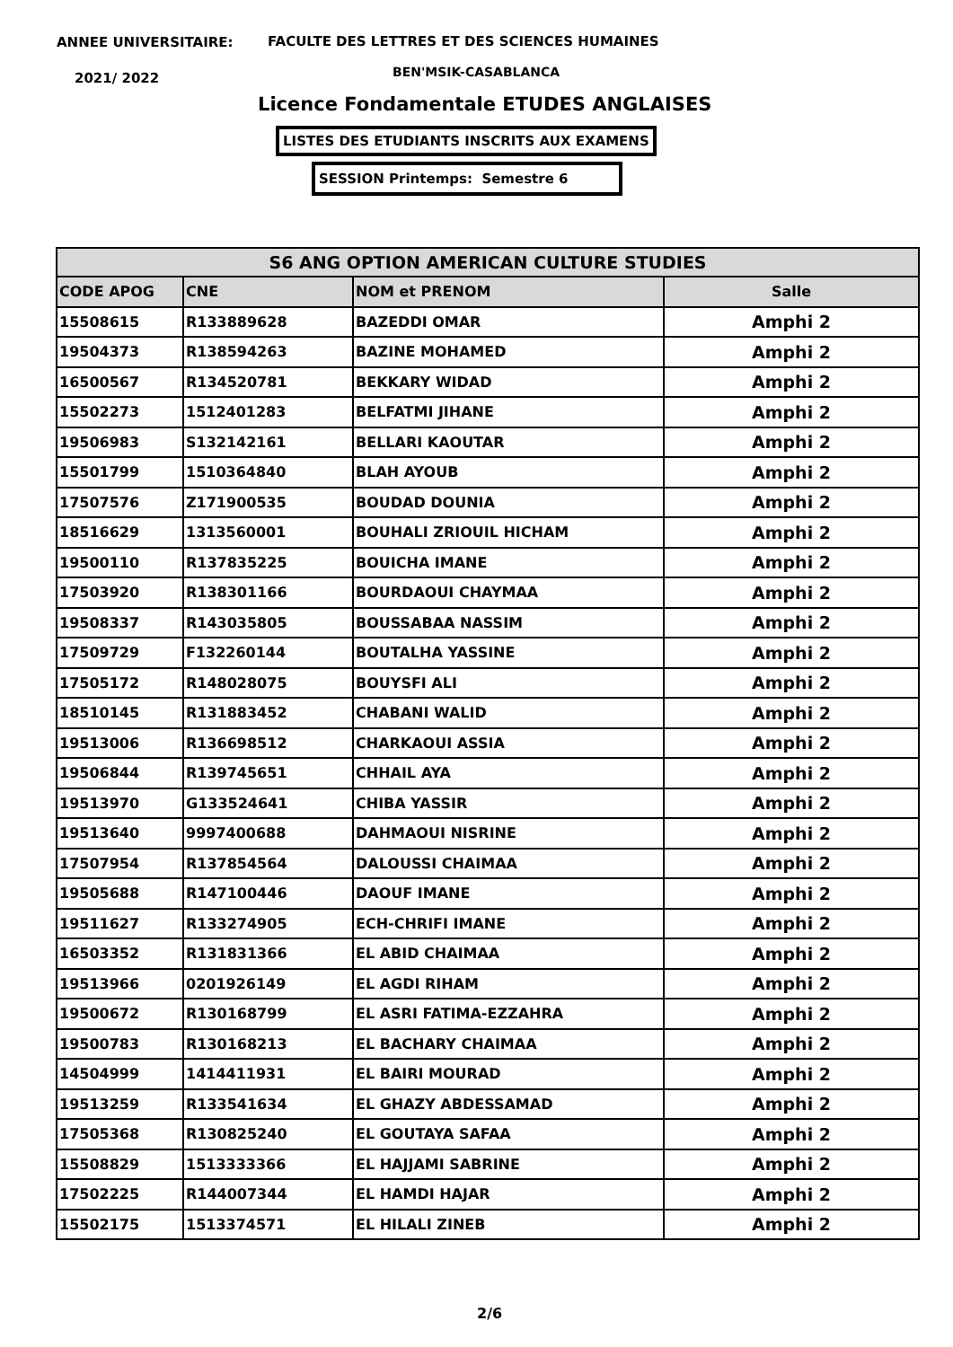ANNEE UNIVERSITAIRE:
FACULTE DES LETTRES ET DES SCIENCES HUMAINES
2021/ 2022 BEN'MSIK-CASABLANCA
Licence Fondamentale ETUDES ANGLAISES
LISTES DES ETUDIANTS INSCRITS AUX EXAMENS
SESSION Printemps: Semestre 6
| S6 ANG OPTION AMERICAN CULTURE STUDIES | | | |
| CODE APOG | CNE | NOM et PRENOM | Salle |
| 15508615 | R133889628 | BAZEDDI OMAR | Amphi 2 |
| 19504373 | R138594263 | BAZINE MOHAMED | Amphi 2 |
| 16500567 | R134520781 | BEKKARY WIDAD | Amphi 2 |
| 15502273 | 1512401283 | BELFATMI JIHANE | Amphi 2 |
| 19506983 | S132142161 | BELLARI KAOUTAR | Amphi 2 |
| 15501799 | 1510364840 | BLAH AYOUB | Amphi 2 |
| 17507576 | Z171900535 | BOUDAD DOUNIA | Amphi 2 |
| 18516629 | 1313560001 | BOUHALI ZRIOUIL HICHAM | Amphi 2 |
| 19500110 | R137835225 | BOUICHA IMANE | Amphi 2 |
| 17503920 | R138301166 | BOURDAOUI CHAYMAA | Amphi 2 |
| 19508337 | R143035805 | BOUSSABAA NASSIM | Amphi 2 |
| 17509729 | F132260144 | BOUTALHA YASSINE | Amphi 2 |
| 17505172 | R148028075 | BOUYSFI ALI | Amphi 2 |
| 18510145 | R131883452 | CHABANI WALID | Amphi 2 |
| 19513006 | R136698512 | CHARKAOUI ASSIA | Amphi 2 |
| 19506844 | R139745651 | CHHAIL AYA | Amphi 2 |
| 19513970 | G133524641 | CHIBA YASSIR | Amphi 2 |
| 19513640 | 9997400688 | DAHMAOUI NISRINE | Amphi 2 |
| 17507954 | R137854564 | DALOUSSI CHAIMAA | Amphi 2 |
| 19505688 | R147100446 | DAOUF IMANE | Amphi 2 |
| 19511627 | R133274905 | ECH-CHRIFI IMANE | Amphi 2 |
| 16503352 | R131831366 | EL ABID CHAIMAA | Amphi 2 |
| 19513966 | 0201926149 | EL AGDI RIHAM | Amphi 2 |
| 19500672 | R130168799 | EL ASRI FATIMA-EZZAHRA | Amphi 2 |
| 19500783 | R130168213 | EL BACHARY CHAIMAA | Amphi 2 |
| 14504999 | 1414411931 | EL BAIRI MOURAD | Amphi 2 |
| 19513259 | R133541634 | EL GHAZY ABDESSAMAD | Amphi 2 |
| 17505368 | R130825240 | EL GOUTAYA SAFAA | Amphi 2 |
| 15508829 | 1513333366 | EL HAJJAMI SABRINE | Amphi 2 |
| 17502225 | R144007344 | EL HAMDI HAJAR | Amphi 2 |
| 15502175 | 1513374571 | EL HILALI ZINEB | Amphi 2 |
2/6